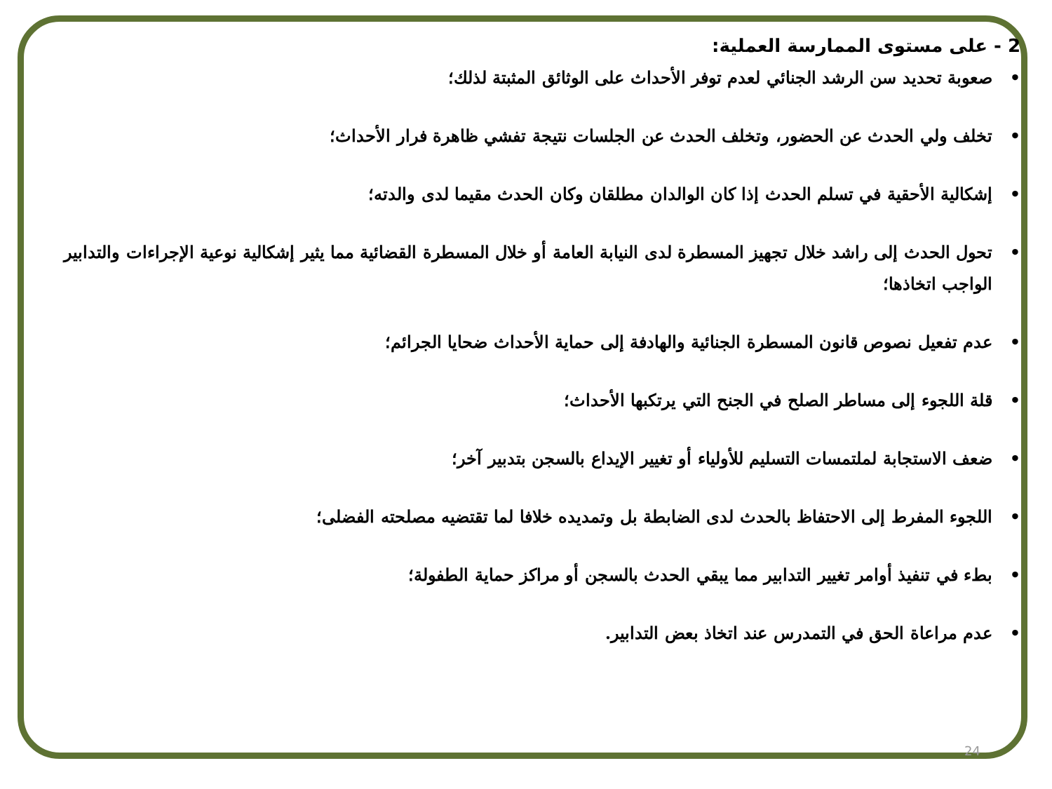2 - على مستوى الممارسة العملية:
• صعوبة تحديد سن الرشد الجنائي لعدم توفر الأحداث على الوثائق المثبتة لذلك؛
• تخلف ولي الحدث عن الحضور، وتخلف الحدث عن الجلسات نتيجة تفشي ظاهرة فرار الأحداث؛
• إشكالية الأحقية في تسلم الحدث إذا كان الوالدان مطلقان وكان الحدث مقيما لدى والدته؛
• تحول الحدث إلى راشد خلال تجهيز المسطرة لدى النيابة العامة أو خلال المسطرة القضائية مما يثير إشكالية نوعية الإجراءات والتدابير الواجب اتخاذها؛
• عدم تفعيل نصوص قانون المسطرة الجنائية والهادفة إلى حماية الأحداث ضحايا الجرائم؛
• قلة اللجوء إلى مساطر الصلح في الجنح التي يرتكبها الأحداث؛
• ضعف الاستجابة لملتمسات التسليم للأولياء أو تغيير الإيداع بالسجن بتدبير آخر؛
• اللجوء المفرط إلى الاحتفاظ بالحدث لدى الضابطة بل وتمديده خلافا لما تقتضيه مصلحته الفضلى؛
• بطء في تنفيذ أوامر تغيير التدابير مما يبقي الحدث بالسجن أو مراكز حماية الطفولة؛
• عدم مراعاة الحق في التمدرس عند اتخاذ بعض التدابير.
24